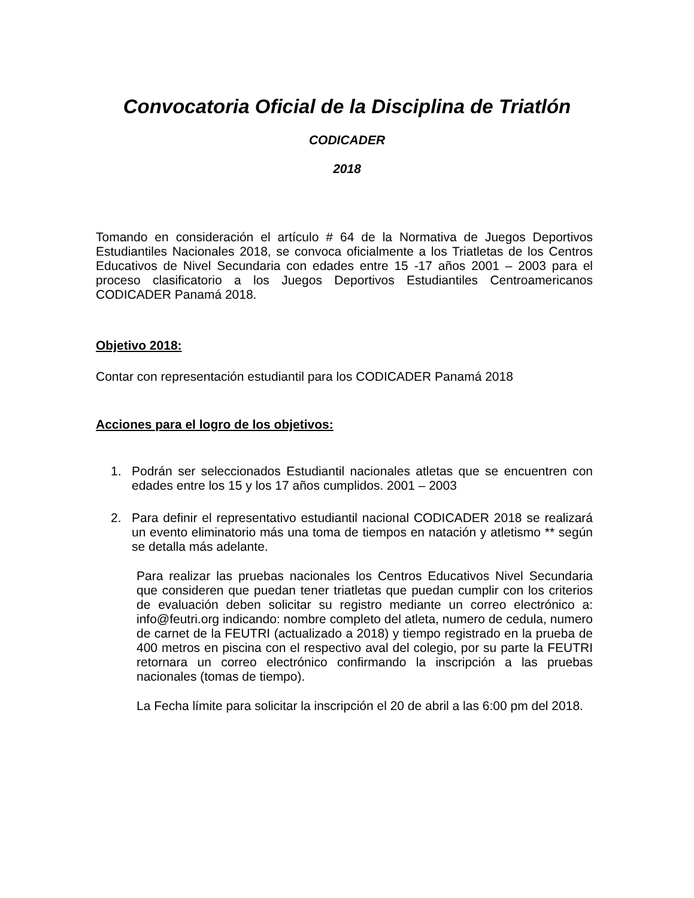Convocatoria Oficial de la Disciplina de Triatlón
CODICADER
2018
Tomando en consideración el artículo # 64 de la Normativa de Juegos Deportivos Estudiantiles Nacionales 2018, se convoca oficialmente a los Triatletas de los Centros Educativos de Nivel Secundaria con edades entre 15 -17 años 2001 – 2003 para el proceso clasificatorio a los Juegos Deportivos Estudiantiles Centroamericanos CODICADER Panamá 2018.
Objetivo 2018:
Contar con representación estudiantil para los CODICADER Panamá 2018
Acciones para el logro de los objetivos:
1. Podrán ser seleccionados Estudiantil nacionales atletas que se encuentren con edades entre los 15 y los 17 años cumplidos. 2001 – 2003
2. Para definir el representativo estudiantil nacional CODICADER 2018 se realizará un evento eliminatorio más una toma de tiempos en natación y atletismo ** según se detalla más adelante.
Para realizar las pruebas nacionales los Centros Educativos Nivel Secundaria que consideren que puedan tener triatletas que puedan cumplir con los criterios de evaluación deben solicitar su registro mediante un correo electrónico a: info@feutri.org indicando: nombre completo del atleta, numero de cedula, numero de carnet de la FEUTRI (actualizado a 2018) y tiempo registrado en la prueba de 400 metros en piscina con el respectivo aval del colegio, por su parte la FEUTRI retornara un correo electrónico confirmando la inscripción a las pruebas nacionales (tomas de tiempo).
La Fecha límite para solicitar la inscripción el 20 de abril a las 6:00 pm del 2018.